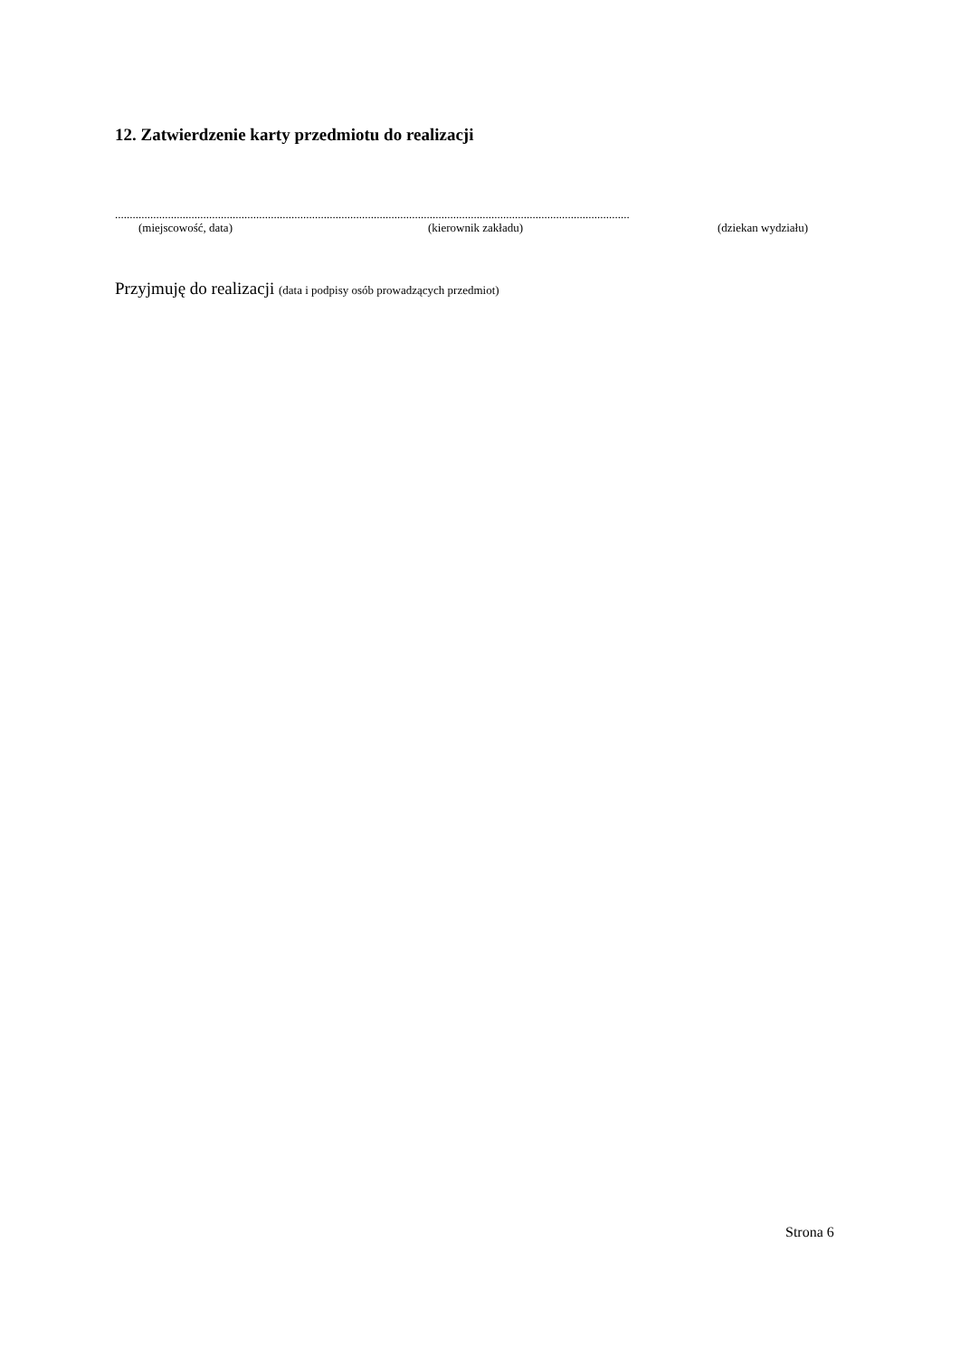12. Zatwierdzenie karty przedmiotu do realizacji
...............................................................................................................................................................................
(miejscowość, data) (kierownik zakładu) (dziekan wydziału)
Przyjmuję do realizacji (data i podpisy osób prowadzących przedmiot)
Strona 6